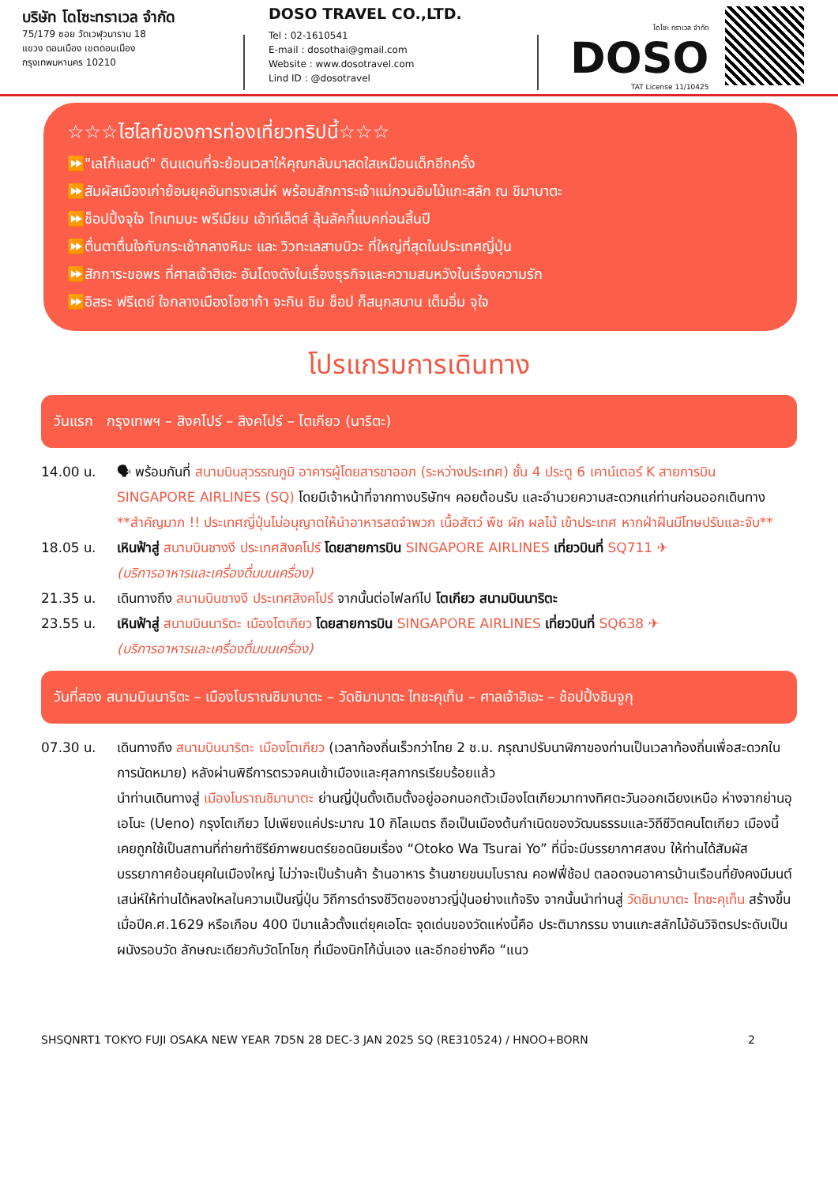บริษัท โดโซะทราเวล จำกัด
75/179 ซอย วัดเวฬุวนาราม 18
แขวง ดอนเมือง เขตดอนเมือง
กรุงเทพมหานคร 10210
DOSO TRAVEL CO.,LTD.
Tel : 02-1610541
E-mail : dosothai@gmail.com
Website : www.dosotravel.com
Lind ID : @dosotravel
โดโซะ ทราเวล จำกัด
DOSO
TAT License 11/10425
☆☆☆ไฮไลท์ของการท่องเที่ยวทริปนี้☆☆☆
⏩"เลโก้แลนด์" ดินแดนที่จะย้อนเวลาให้คุณกลับมาสดใสเหมือนเด็กอีกครั้ง
⏩สัมผัสเมืองเก่าย้อนยุคอันทรงเสน่ห์ พร้อมสักการะเจ้าแม่กวนอิมไม้แกะสลัก ณ ชิมาบาตะ
⏩ช็อปปิ้งจุใจ โกเทมบะ พรีเมียม เอ้าท์เล็ตส์ ลุ้นลัคกี้แบคก่อนสิ้นปี
⏩ตื่นตาตื่นใจกับกระเช้ากลางหิมะ และ วิวทะเลสาบบิวะ ที่ใหญ่ที่สุดในประเทศญี่ปุ่น
⏩สักการะขอพร ที่ศาลเจ้าฮิเอะ อันโดงดังในเรื่องธุรกิจและความสมหวังในเรื่องความรัก
⏩อิสระ ฟรีเดย์ ใจกลางเมืองโอซาก้า จะกิน ชิม ช็อป ก็สนุกสนาน เต็มอิ่ม จุใจ
โปรแกรมการเดินทาง
วันแรก กรุงเทพฯ – สิงคโปร์ – สิงคโปร์ – โตเกียว (นาริตะ)
14.00 น. 🗣 พร้อมกันที่ สนามบินสุวรรณภูมิ อาคารผู้โดยสารขาออก (ระหว่างประเทศ) ชั้น 4 ประตู 6 เคาน์เตอร์ K สายการบิน SINGAPORE AIRLINES (SQ) โดยมีเจ้าหน้าที่จากทางบริษัทฯ คอยต้อนรับ และอำนวยความสะดวกแก่ท่านก่อนออกเดินทาง
**สำคัญมาก !! ประเทศญี่ปุ่นไม่อนุญาตให้นำอาหารสดจำพวก เนื้อสัตว์ พืช ผัก ผลไม้ เข้าประเทศ หากฝ่าฝืนมีโทษปรับและจับ**
18.05 น. เหินฟ้าสู่ สนามบินชางงี ประเทศสิงคโปร์ โดยสายการบิน SINGAPORE AIRLINES เที่ยวบินที่ SQ711 ✈
(บริการอาหารและเครื่องดื่มบนเครื่อง)
21.35 น. เดินทางถึง สนามบินชางงี ประเทศสิงคโปร์ จากนั้นต่อไฟลท์ไป โตเกียว สนามบินนาริตะ
23.55 น. เหินฟ้าสู่ สนามบินนาริตะ เมืองโตเกียว โดยสายการบิน SINGAPORE AIRLINES เที่ยวบินที่ SQ638 ✈
(บริการอาหารและเครื่องดื่มบนเครื่อง)
วันที่สอง สนามบินนาริตะ – เมืองโบราณชิมาบาตะ – วัดชิมาบาตะ ไทชะคุเท็น – ศาลเจ้าฮิเอะ – ช้อปปิ้งชินจูกุ
07.30 น. เดินทางถึง สนามบินนาริตะ เมืองโตเกียว (เวลาท้องถิ่นเร็วกว่าไทย 2 ช.ม. กรุณาปรับนาฬิกาของท่านเป็นเวลาท้องถิ่นเพื่อสะดวกในการนัดหมาย) หลังผ่านพิธีการตรวจคนเข้าเมืองและศุลกากรเรียบร้อยแล้ว
นำท่านเดินทางสู่ เมืองโบราณชิมาบาตะ ย่านญี่ปุ่นดั้งเดิมตั้งอยู่ออกนอกตัวเมืองโตเกียวมาทางทิศตะวันออกเฉียงเหนือ ห่างจากย่านอุเอโนะ (Ueno) กรุงโตเกียว ไปเพียงแค่ประมาณ 10 กิโลเมตร ถือเป็นเมืองต้นกำเนิดของวัฒนธรรมและวิถีชีวิตคนโตเกียว เมืองนี้เคยถูกใช้เป็นสถานที่ถ่ายทำซีรีย์ภาพยนตร์ยอดนิยมเรื่อง “Otoko Wa Tsurai Yo” ที่นี่จะมีบรรยากาศสงบ ให้ท่านได้สัมผัสบรรยากาศย้อนยุคในเมืองใหญ่ ไม่ว่าจะเป็นร้านค้า ร้านอาหาร ร้านขายขนมโบราณ คอฟฟี่ช้อป ตลอดจนอาคารบ้านเรือนที่ยังคงมีมนต์เสน่ห์ให้ท่านได้หลงใหลในความเป็นญี่ปุ่น วิถีการดำรงชีวิตของชาวญี่ปุ่นอย่างแท้จริง จากนั้นนำท่านสู่ วัดชิมาบาตะ ไทชะคุเท็น สร้างขึ้นเมื่อปีค.ศ.1629 หรือเกือบ 400 ปีมาแล้วตั้งแต่ยุคเอโดะ จุดเด่นของวัดแห่งนี้คือ ประติมากรรม งานแกะสลักไม้อันวิจิตรประดับเป็นผนังรอบวัด ลักษณะเดียวกับวัดโทโชกุ ที่เมืองนิกโก้นั่นเอง และอีกอย่างคือ “แนว
SHSQNRT1 TOKYO FUJI OSAKA NEW YEAR 7D5N 28 DEC-3 JAN 2025 SQ (RE310524) / HNOO+BORN 2